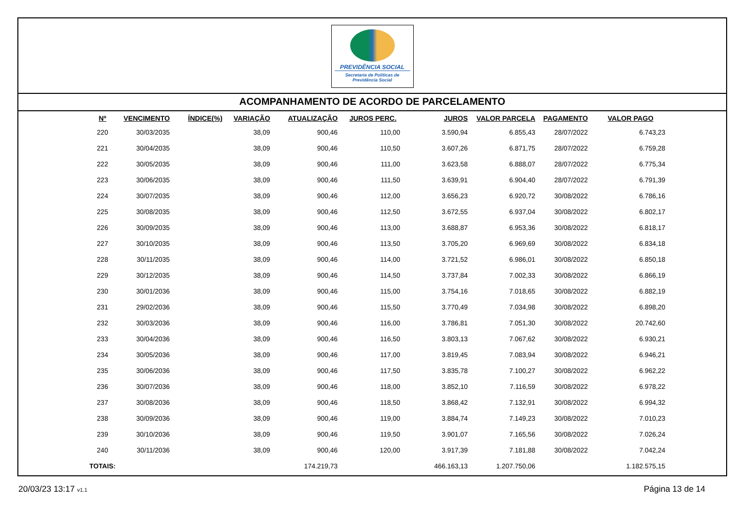PREVIDÊNCIA SOCIAL
Secretaria de Políticas de
Previdência Social
ACOMPANHAMENTO DE ACORDO DE PARCELAMENTO
| Nº | VENCIMENTO | ÍNDICE(%) | VARIAÇÃO | ATUALIZAÇÃO | JUROS PERC. | JUROS | VALOR PARCELA | PAGAMENTO | VALOR PAGO |
| --- | --- | --- | --- | --- | --- | --- | --- | --- | --- |
| 220 | 30/03/2035 | | 38,09 | 900,46 | 110,00 | 3.590,94 | 6.855,43 | 28/07/2022 | 6.743,23 |
| 221 | 30/04/2035 | | 38,09 | 900,46 | 110,50 | 3.607,26 | 6.871,75 | 28/07/2022 | 6.759,28 |
| 222 | 30/05/2035 | | 38,09 | 900,46 | 111,00 | 3.623,58 | 6.888,07 | 28/07/2022 | 6.775,34 |
| 223 | 30/06/2035 | | 38,09 | 900,46 | 111,50 | 3.639,91 | 6.904,40 | 28/07/2022 | 6.791,39 |
| 224 | 30/07/2035 | | 38,09 | 900,46 | 112,00 | 3.656,23 | 6.920,72 | 30/08/2022 | 6.786,16 |
| 225 | 30/08/2035 | | 38,09 | 900,46 | 112,50 | 3.672,55 | 6.937,04 | 30/08/2022 | 6.802,17 |
| 226 | 30/09/2035 | | 38,09 | 900,46 | 113,00 | 3.688,87 | 6.953,36 | 30/08/2022 | 6.818,17 |
| 227 | 30/10/2035 | | 38,09 | 900,46 | 113,50 | 3.705,20 | 6.969,69 | 30/08/2022 | 6.834,18 |
| 228 | 30/11/2035 | | 38,09 | 900,46 | 114,00 | 3.721,52 | 6.986,01 | 30/08/2022 | 6.850,18 |
| 229 | 30/12/2035 | | 38,09 | 900,46 | 114,50 | 3.737,84 | 7.002,33 | 30/08/2022 | 6.866,19 |
| 230 | 30/01/2036 | | 38,09 | 900,46 | 115,00 | 3.754,16 | 7.018,65 | 30/08/2022 | 6.882,19 |
| 231 | 29/02/2036 | | 38,09 | 900,46 | 115,50 | 3.770,49 | 7.034,98 | 30/08/2022 | 6.898,20 |
| 232 | 30/03/2036 | | 38,09 | 900,46 | 116,00 | 3.786,81 | 7.051,30 | 30/08/2022 | 20.742,60 |
| 233 | 30/04/2036 | | 38,09 | 900,46 | 116,50 | 3.803,13 | 7.067,62 | 30/08/2022 | 6.930,21 |
| 234 | 30/05/2036 | | 38,09 | 900,46 | 117,00 | 3.819,45 | 7.083,94 | 30/08/2022 | 6.946,21 |
| 235 | 30/06/2036 | | 38,09 | 900,46 | 117,50 | 3.835,78 | 7.100,27 | 30/08/2022 | 6.962,22 |
| 236 | 30/07/2036 | | 38,09 | 900,46 | 118,00 | 3.852,10 | 7.116,59 | 30/08/2022 | 6.978,22 |
| 237 | 30/08/2036 | | 38,09 | 900,46 | 118,50 | 3.868,42 | 7.132,91 | 30/08/2022 | 6.994,32 |
| 238 | 30/09/2036 | | 38,09 | 900,46 | 119,00 | 3.884,74 | 7.149,23 | 30/08/2022 | 7.010,23 |
| 239 | 30/10/2036 | | 38,09 | 900,46 | 119,50 | 3.901,07 | 7.165,56 | 30/08/2022 | 7.026,24 |
| 240 | 30/11/2036 | | 38,09 | 900,46 | 120,00 | 3.917,39 | 7.181,88 | 30/08/2022 | 7.042,24 |
| TOTAIS: | | | | 174.219,73 | | 466.163,13 | 1.207.750,06 | | 1.182.575,15 |
20/03/23 13:17 v1.1 Página 13 de 14